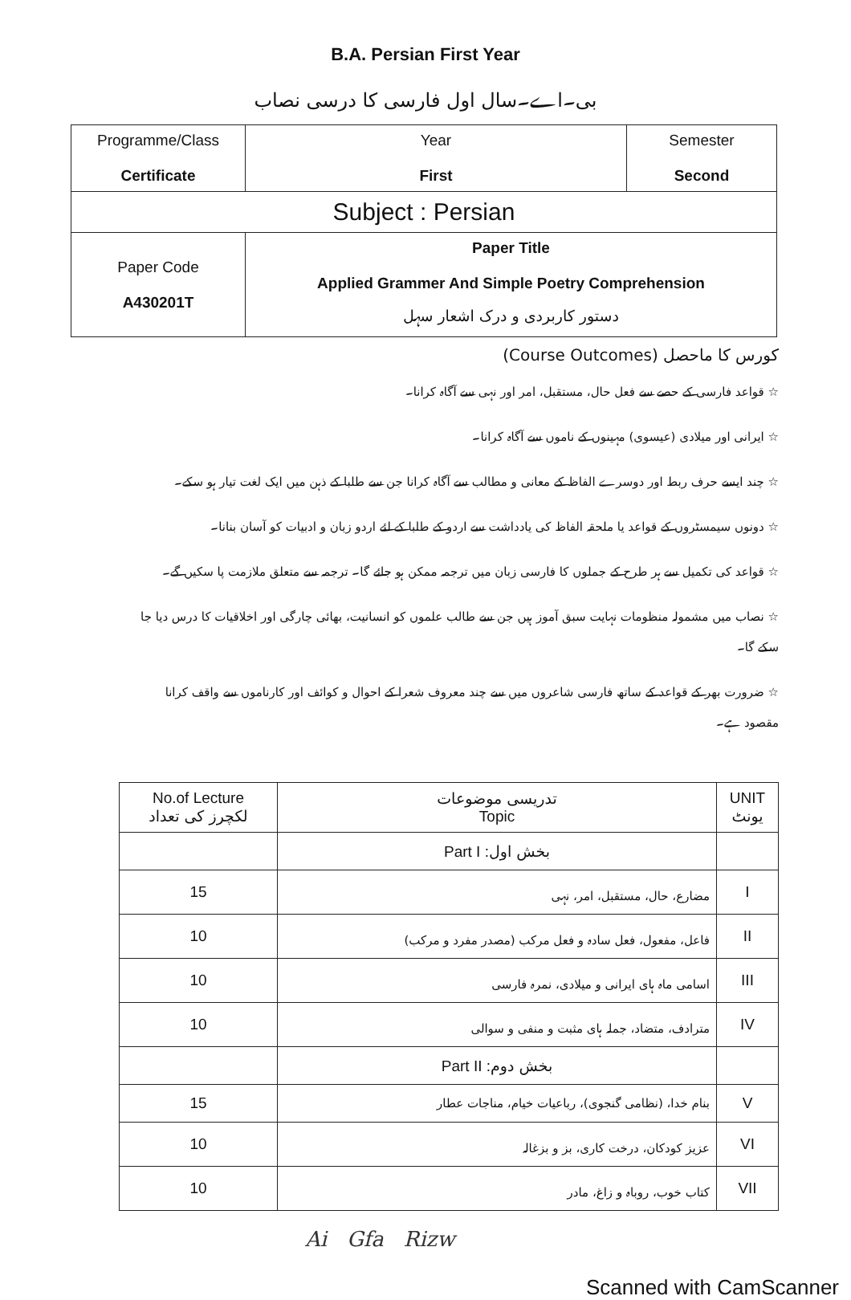B.A. Persian First Year
بی۔اے۔سال اول فارسی کا درسی نصاب
| Programme/Class Certificate | Year First | Semester Second |
| Subject : Persian | | |
| Paper Code A430201T | Paper Title Applied Grammer And Simple Poetry Comprehension دستور کاربردی و درک اشعار سہل | |
کورس کا ماحصل (Course Outcomes)
☆ قواعد فارسی کے حصے سے فعل حال، مستقبل، امر اور نہی سے آگاہ کرانا۔
☆ ایرانی اور میلادی (عیسوی) مہینوں کے ناموں سے آگاہ کرانا۔
☆ چند ایسے حرف ربط اور دوسرے الفاظ کے معانی و مطالب سے آگاہ کرانا جن سے طلبا کے ذہن میں ایک لغت تیار ہو سکے۔
☆ دونوں سیمسٹروں کے قواعد یا ملحقہ الفاظ کی یادداشت سے اردو کے طلبا کے لئے اردو زبان و ادبیات کو آسان بنانا۔
☆ قواعد کی تکمیل سے ہر طرح کے جملوں کا فارسی زبان میں ترجمہ ممکن ہو جائے گا۔ ترجمہ سے متعلق ملازمت پا سکیں گے۔
☆ نصاب میں مشمولہ منظومات نہایت سبق آموز ہیں جن سے طالب علموں کو انسانیت، بھائی چارگی اور اخلاقیات کا درس دیا جا سکے گا۔
☆ ضرورت بھر کے قواعد کے ساتھ فارسی شاعروں میں سے چند معروف شعرا کے احوال و کوائف اور کارناموں سے واقف کرانا مقصود ہے۔
| No.of Lecture لکچرز کی تعداد | تدریسی موضوعات Topic | UNIT یونٹ |
| --- | --- | --- |
| | Part I : بخش اول | |
| 15 | مضارع، حال، مستقبل، امر، نہی | I |
| 10 | فاعل، مفعول، فعل سادہ و فعل مرکب (مصدر مفرد و مرکب) | II |
| 10 | اسامی ماہ ہای ایرانی و میلادی، نمرہ فارسی | III |
| 10 | مترادف، متضاد، جملہ ہای مثبت و منفی و سوالی | IV |
| | Part II : بخش دوم | |
| 15 | بنام خدا، (نظامی گنجوی)، رباعیات خیام، مناجات عطار | V |
| 10 | عزیز کودکان، درخت کاری، بز و بزغالہ | VI |
| 10 | کتاب خوب، روباہ و زاغ، مادر | VII |
Ai Gfa Rizw
Scanned with CamScanner